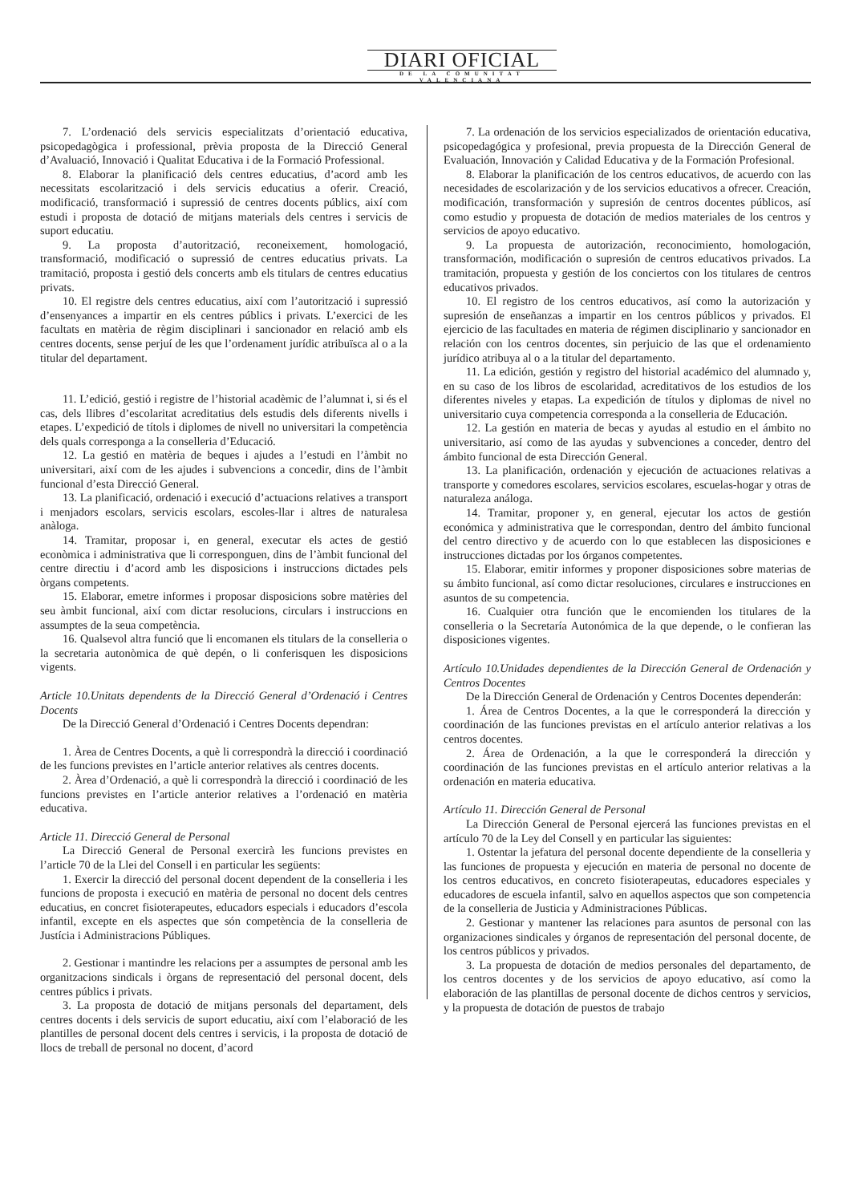DIARI OFICIAL
DE LA COMUNITAT VALENCIANA
7. L’ordenació dels servicis especialitzats d’orientació educativa, psicopedagògica i professional, prèvia proposta de la Direcció General d’Avaluació, Innovació i Qualitat Educativa i de la Formació Professional.
8. Elaborar la planificació dels centres educatius, d’acord amb les necessitats escolarització i dels servicis educatius a oferir. Creació, modificació, transformació i supressió de centres docents públics, així com estudi i proposta de dotació de mitjans materials dels centres i servicis de suport educatiu.
9. La proposta d’autorització, reconeixement, homologació, transformació, modificació o supressió de centres educatius privats. La tramitació, proposta i gestió dels concerts amb els titulars de centres educatius privats.
10. El registre dels centres educatius, així com l’autorització i supressió d’ensenyances a impartir en els centres públics i privats. L’exercici de les facultats en matèria de règim disciplinari i sancionador en relació amb els centres docents, sense perjuí de les que l’ordenament jurídic atribuïsca al o a la titular del departament.
11. L’edició, gestió i registre de l’historial acadèmic de l’alumnat i, si és el cas, dels llibres d’escolaritat acreditatius dels estudis dels diferents nivells i etapes. L’expedició de títols i diplomes de nivell no universitari la competència dels quals corresponga a la conselleria d’Educació.
12. La gestió en matèria de beques i ajudes a l’estudi en l’àmbit no universitari, així com de les ajudes i subvencions a concedir, dins de l’àmbit funcional d’esta Direcció General.
13. La planificació, ordenació i execució d’actuacions relatives a transport i menjadors escolars, servicis escolars, escoles-llar i altres de naturalesa anàloga.
14. Tramitar, proposar i, en general, executar els actes de gestió econòmica i administrativa que li corresponguen, dins de l’àmbit funcional del centre directiu i d’acord amb les disposicions i instruccions dictades pels òrgans competents.
15. Elaborar, emetre informes i proposar disposicions sobre matèries del seu àmbit funcional, així com dictar resolucions, circulars i instruccions en assumptes de la seua competència.
16. Qualsevol altra funció que li encomanen els titulars de la conselleria o la secretaria autonòmica de què depén, o li conferisquen les disposicions vigents.
Article 10.Unitats dependents de la Direcció General d’Ordenació i Centres Docents
De la Direcció General d’Ordenació i Centres Docents dependran:
1. Àrea de Centres Docents, a què li correspondrà la direcció i coordinació de les funcions previstes en l’article anterior relatives als centres docents.
2. Àrea d’Ordenació, a què li correspondrà la direcció i coordinació de les funcions previstes en l’article anterior relatives a l’ordenació en matèria educativa.
Article 11. Direcció General de Personal
La Direcció General de Personal exercirà les funcions previstes en l’article 70 de la Llei del Consell i en particular les següents:
1. Exercir la direcció del personal docent dependent de la conselleria i les funcions de proposta i execució en matèria de personal no docent dels centres educatius, en concret fisioterapeutes, educadors especials i educadors d’escola infantil, excepte en els aspectes que són competència de la conselleria de Justícia i Administracions Públiques.
2. Gestionar i mantindre les relacions per a assumptes de personal amb les organitzacions sindicals i òrgans de representació del personal docent, dels centres públics i privats.
3. La proposta de dotació de mitjans personals del departament, dels centres docents i dels servicis de suport educatiu, així com l’elaboració de les plantilles de personal docent dels centres i servicis, i la proposta de dotació de llocs de treball de personal no docent, d’acord
7. La ordenación de los servicios especializados de orientación educativa, psicopedagógica y profesional, previa propuesta de la Dirección General de Evaluación, Innovación y Calidad Educativa y de la Formación Profesional.
8. Elaborar la planificación de los centros educativos, de acuerdo con las necesidades de escolarización y de los servicios educativos a ofrecer. Creación, modificación, transformación y supresión de centros docentes públicos, así como estudio y propuesta de dotación de medios materiales de los centros y servicios de apoyo educativo.
9. La propuesta de autorización, reconocimiento, homologación, transformación, modificación o supresión de centros educativos privados. La tramitación, propuesta y gestión de los conciertos con los titulares de centros educativos privados.
10. El registro de los centros educativos, así como la autorización y supresión de enseñanzas a impartir en los centros públicos y privados. El ejercicio de las facultades en materia de régimen disciplinario y sancionador en relación con los centros docentes, sin perjuicio de las que el ordenamiento jurídico atribuya al o a la titular del departamento.
11. La edición, gestión y registro del historial académico del alumnado y, en su caso de los libros de escolaridad, acreditativos de los estudios de los diferentes niveles y etapas. La expedición de títulos y diplomas de nivel no universitario cuya competencia corresponda a la conselleria de Educación.
12. La gestión en materia de becas y ayudas al estudio en el ámbito no universitario, así como de las ayudas y subvenciones a conceder, dentro del ámbito funcional de esta Dirección General.
13. La planificación, ordenación y ejecución de actuaciones relativas a transporte y comedores escolares, servicios escolares, escuelas-hogar y otras de naturaleza análoga.
14. Tramitar, proponer y, en general, ejecutar los actos de gestión económica y administrativa que le correspondan, dentro del ámbito funcional del centro directivo y de acuerdo con lo que establecen las disposiciones e instrucciones dictadas por los órganos competentes.
15. Elaborar, emitir informes y proponer disposiciones sobre materias de su ámbito funcional, así como dictar resoluciones, circulares e instrucciones en asuntos de su competencia.
16. Cualquier otra función que le encomienden los titulares de la conselleria o la Secretaría Autonómica de la que depende, o le confieran las disposiciones vigentes.
Artículo 10.Unidades dependientes de la Dirección General de Ordenación y Centros Docentes
De la Dirección General de Ordenación y Centros Docentes dependerán:
1. Área de Centros Docentes, a la que le corresponderá la dirección y coordinación de las funciones previstas en el artículo anterior relativas a los centros docentes.
2. Área de Ordenación, a la que le corresponderá la dirección y coordinación de las funciones previstas en el artículo anterior relativas a la ordenación en materia educativa.
Artículo 11. Dirección General de Personal
La Dirección General de Personal ejercerá las funciones previstas en el artículo 70 de la Ley del Consell y en particular las siguientes:
1. Ostentar la jefatura del personal docente dependiente de la conselleria y las funciones de propuesta y ejecución en materia de personal no docente de los centros educativos, en concreto fisioterapeutas, educadores especiales y educadores de escuela infantil, salvo en aquellos aspectos que son competencia de la conselleria de Justicia y Administraciones Públicas.
2. Gestionar y mantener las relaciones para asuntos de personal con las organizaciones sindicales y órganos de representación del personal docente, de los centros públicos y privados.
3. La propuesta de dotación de medios personales del departamento, de los centros docentes y de los servicios de apoyo educativo, así como la elaboración de las plantillas de personal docente de dichos centros y servicios, y la propuesta de dotación de puestos de trabajo